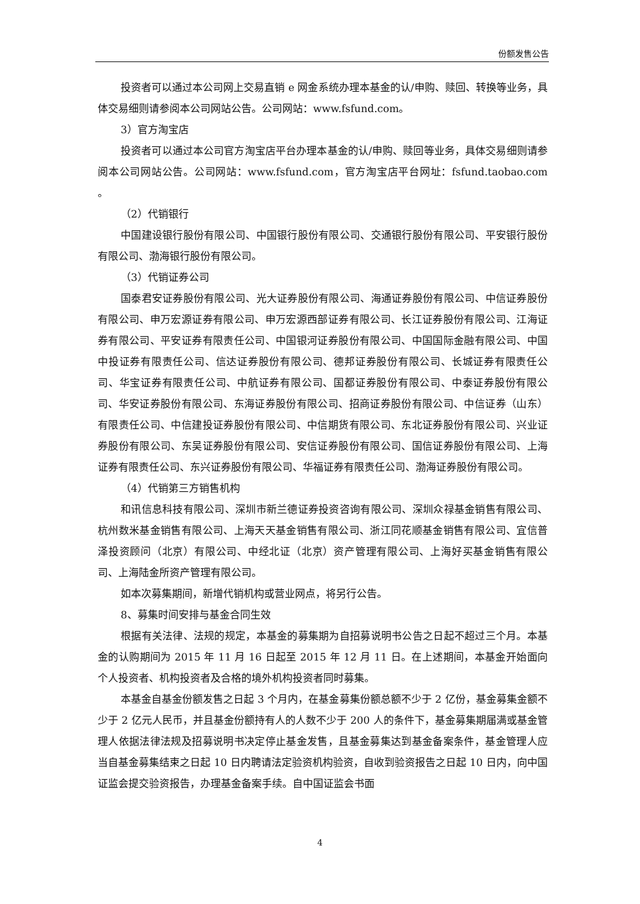份额发售公告
投资者可以通过本公司网上交易直销 e 网金系统办理本基金的认/申购、赎回、转换等业务，具体交易细则请参阅本公司网站公告。公司网站：www.fsfund.com。
3）官方淘宝店
投资者可以通过本公司官方淘宝店平台办理本基金的认/申购、赎回等业务，具体交易细则请参阅本公司网站公告。公司网站：www.fsfund.com，官方淘宝店平台网址：fsfund.taobao.com 。
（2）代销银行
中国建设银行股份有限公司、中国银行股份有限公司、交通银行股份有限公司、平安银行股份有限公司、渤海银行股份有限公司。
（3）代销证券公司
国泰君安证券股份有限公司、光大证券股份有限公司、海通证券股份有限公司、中信证券股份有限公司、申万宏源证券有限公司、申万宏源西部证券有限公司、长江证券股份有限公司、江海证券有限公司、平安证券有限责任公司、中国银河证券股份有限公司、中国国际金融有限公司、中国中投证券有限责任公司、信达证券股份有限公司、德邦证券股份有限公司、长城证券有限责任公司、华宝证券有限责任公司、中航证券有限公司、国都证券股份有限公司、中泰证券股份有限公司、华安证券股份有限公司、东海证券股份有限公司、招商证券股份有限公司、中信证券（山东）有限责任公司、中信建投证券股份有限公司、中信期货有限公司、东北证券股份有限公司、兴业证券股份有限公司、东吴证券股份有限公司、安信证券股份有限公司、国信证券股份有限公司、上海证券有限责任公司、东兴证券股份有限公司、华福证券有限责任公司、渤海证券股份有限公司。
（4）代销第三方销售机构
和讯信息科技有限公司、深圳市新兰德证券投资咨询有限公司、深圳众禄基金销售有限公司、杭州数米基金销售有限公司、上海天天基金销售有限公司、浙江同花顺基金销售有限公司、宜信普泽投资顾问（北京）有限公司、中经北证（北京）资产管理有限公司、上海好买基金销售有限公司、上海陆金所资产管理有限公司。
如本次募集期间，新增代销机构或营业网点，将另行公告。
8、募集时间安排与基金合同生效
根据有关法律、法规的规定，本基金的募集期为自招募说明书公告之日起不超过三个月。本基金的认购期间为 2015 年 11 月 16 日起至 2015 年 12 月 11 日。在上述期间，本基金开始面向个人投资者、机构投资者及合格的境外机构投资者同时募集。
本基金自基金份额发售之日起 3 个月内，在基金募集份额总额不少于 2 亿份，基金募集金额不少于 2 亿元人民币，并且基金份额持有人的人数不少于 200 人的条件下，基金募集期届满或基金管理人依据法律法规及招募说明书决定停止基金发售，且基金募集达到基金备案条件，基金管理人应当自基金募集结束之日起 10 日内聘请法定验资机构验资，自收到验资报告之日起 10 日内，向中国证监会提交验资报告，办理基金备案手续。自中国证监会书面
4